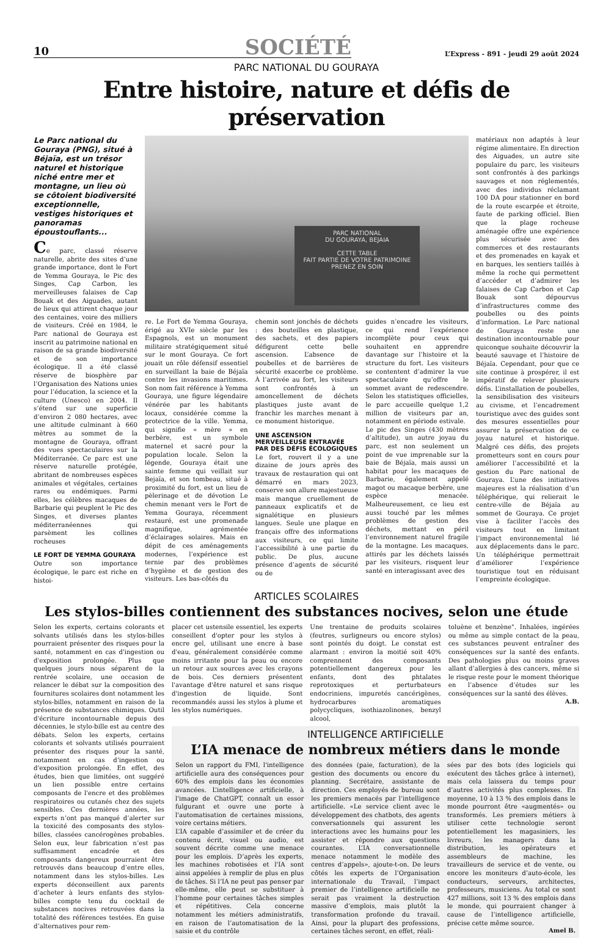10 SOCIÉTÉ
L’Express - 891 - jeudi 29 août 2024
PARC NATIONAL DU GOURAYA
Entre histoire, nature et défis de préservation
Le Parc national du Gouraya (PNG), situé à Béjaïa, est un trésor naturel et historique niché entre mer et montagne, un lieu où se côtoient biodiversité exceptionnelle, vestiges historiques et panoramas époustouflants...
Ce parc, classé réserve naturelle, abrite des sites d’une grande importance, dont le Fort de Yemma Gouraya, le Pic des Singes, Cap Carbon, les merveilleuses falaises de Cap Bouak et des Aiguades, autant de lieux qui attirent chaque jour des centaines, voire des milliers de visiteurs. Créé en 1984, le Parc national de Gouraya est inscrit au patrimoine national en raison de sa grande biodiversité et de son importance écologique. Il a été classé réserve de biosphère par l’Organisation des Nations unies pour l’éducation, la science et la culture (Unesco) en 2004. Il s’étend sur une superficie d’environ 2 080 hectares, avec une altitude culminant à 660 mètres au sommet de la montagne de Gouraya, offrant des vues spectaculaires sur la Méditerranée. Ce parc est une réserve naturelle protégée, abritant de nombreuses espèces animales et végétales, certaines rares ou endémiques. Parmi elles, les célèbres macaques de Barbarie qui peuplent le Pic des Singes, et diverses plantes méditerranéennes qui parsèment les collines rocheuses
LE FORT DE YEMMA GOURAYA
Outre son importance écologique, le parc est riche en histoi-
PARC NATIONAL
DU GOURAYA, BEJAIA
CETTE TABLE
FAIT PARTIE DE VOTRE PATRIMOINE
PRENEZ EN SOIN
re. Le Fort de Yemma Gouraya, érigé au XVIe siècle par les Espagnols, est un monument militaire stratégiquement situé sur le mont Gouraya. Ce fort jouait un rôle défensif essentiel en surveillant la baie de Béjaïa contre les invasions maritimes. Son nom fait référence à Yemma Gouraya, une figure légendaire vénérée par les habitants locaux, considérée comme la protectrice de la ville. Yemma, qui signifie « mère » en berbère, est un symbole maternel et sacré pour la population locale. Selon la légende, Gouraya était une sainte femme qui veillait sur Bejaïa, et son tombeau, situé à proximité du fort, est un lieu de pèlerinage et de dévotion Le chemin menant vers le Fort de Yemma Gouraya, récemment restauré, est une promenade magnifique, agrémentée d’éclairages solaires. Mais en dépit de ces aménagements modernes, l’expérience est ternie par des problèmes d’hygiène et de gestion des visiteurs. Les bas-côtés du
chemin sont jonchés de déchets : des bouteilles en plastique, des sachets, et des papiers défigurent cette belle ascension. L’absence de poubelles et de barrières de sécurité exacerbe ce problème. À l’arrivée au fort, les visiteurs sont confrontés à un amoncellement de déchets plastiques juste avant de franchir les marches menant à ce monument historique.
UNE ASCENSION MERVEILLEUSE ENTRAVÉE PAR DES DÉFIS ÉCOLOGIQUES
Le fort, rouvert il y a une dizaine de jours après des travaux de restauration qui ont démarré en mars 2023, conserve son allure majestueuse mais manque cruellement de panneaux explicatifs et de signalétique en plusieurs langues. Seule une plaque en français offre des informations aux visiteurs, ce qui limite l’accessibilité à une partie du public. De plus, aucune présence d’agents de sécurité ou de
guides n’encadre les visiteurs, ce qui rend l’expérience incomplète pour ceux qui souhaitent en apprendre davantage sur l’histoire et la structure du fort. Les visiteurs se contentent d’admirer la vue spectaculaire qu’offre le sommet avant de redescendre. Selon les statistiques officielles, le parc accueille quelque 1,2 million de visiteurs par an, notamment en période estivale.
Le pic des Singes (430 mètres d’altitude), un autre joyau du parc, est non seulement un point de vue imprenable sur la baie de Béjaïa, mais aussi un habitat pour les macaques de Barbarie, également appelé magot ou macaque berbère, une espèce menacée. Malheureusement, ce lieu est aussi touché par les mêmes problèmes de gestion des déchets, mettant en péril l’environnement naturel fragile de la montagne. Les macaques, attirés par les déchets laissés par les visiteurs, risquent leur santé en interagissant avec des
matériaux non adaptés à leur régime alimentaire. En direction des Aiguades, un autre site populaire du parc, les visiteurs sont confrontés à des parkings sauvages et non réglementés, avec des individus réclamant 100 DA pour stationner en bord de la route escarpée et étroite, faute de parking officiel. Bien que la plage rocheuse aménagée offre une expérience plus sécurisée avec des commerces et des restaurants et des promenades en kayak et en barques, les sentiers taillés à même la roche qui permettent d’accéder et d’admirer les falaises de Cap Carbon et Cap Bouak sont dépourvus d’infrastructures comme des poubelles ou des points d’information. Le Parc national de Gouraya reste une destination incontournable pour quiconque souhaite découvrir la beauté sauvage et l’histoire de Béjaïa. Cependant, pour que ce site continue à prospérer, il est impératif de relever plusieurs défis. L’installation de poubelles, la sensibilisation des visiteurs au civisme, et l’encadrement touristique avec des guides sont des mesures essentielles pour assurer la préservation de ce joyau naturel et historique. Malgré ces défis, des projets prometteurs sont en cours pour améliorer l’accessibilité et la gestion du Parc national de Gouraya. L’une des initiatives majeures est la réalisation d’un téléphérique, qui relierait le centre-ville de Béjaïa au sommet de Gouraya. Ce projet vise à faciliter l’accès des visiteurs tout en limitant l’impact environnemental lié aux déplacements dans le parc. Un téléphérique permettrait d’améliorer l’expérience touristique tout en réduisant l’empreinte écologique.
ARTICLES SCOLAIRES
Les stylos-billes contiennent des substances nocives, selon une étude
Selon les experts, certains colorants et solvants utilisés dans les stylos-billes pourraient présenter des risques pour la santé, notamment en cas d'ingestion ou d'exposition prolongée. Plus que quelques jours nous séparent de la rentrée scolaire, une occasion de relancer le débat sur la composition des fournitures scolaires dont notamment les stylos-billes, notamment en raison de la présence de substances chimiques. Outil d'écriture incontournable depuis des décennies, le stylo-bille est au centre des débats. Selon les experts, certains colorants et solvants utilisés pourraient présenter des risques pour la santé, notamment en cas d'ingestion ou d'exposition prolongée. En effet, des études, bien que limitées, ont suggéré un lien possible entre certains composants de l'encre et des problèmes respiratoires ou cutanés chez des sujets sensibles. Ces dernières années, les experts n’ont pas manqué d’alerter sur la toxicité des composants des stylos-billes, classées cancérogènes probables. Selon eux, leur fabrication n’est pas suffisamment encadrée et des composants dangereux pourraient être retrouvés dans beaucoup d’entre elles, notamment dans les stylos-billes. Les experts déconseillent aux parents d’acheter à leurs enfants des stylos-billes compte tenu du cocktail de substances nocives retrouvées dans la totalité des références testées. En guise d’alternatives pour rem-
placer cet ustensile essentiel, les experts conseillent d'opter pour les stylos à encre gel, utilisant une encre à base d'eau, généralement considérée comme moins irritante pour la peau ou encore un retour aux sources avec les crayons de bois. Ces derniers présentent l'avantage d'être naturel et sans risque d'ingestion de liquide. Sont recommandés aussi les stylos à plume et les stylos numériques.
Une trentaine de produits scolaires (feutres, surligneurs ou encore stylos) sont pointés du doigt. Le constat est alarmant : environ la moitié soit 40% comprennent des composants potentiellement dangereux pour les enfants, dont des phtalates reprotoxiques et perturbateurs endocriniens, impuretés cancérigènes, hydrocarbures aromatiques polycycliques, isothiazolinones, benzyl alcool,
toluène et benzène". Inhalées, ingérées ou même au simple contact de la peau, ces substances peuvent entraîner des conséquences sur la santé des enfants. Des pathologies plus ou moins graves allant d’allergies à des cancers, même si le risque reste pour le moment théorique en l’absence d’études sur les conséquences sur la santé des élèves.
A.B.
INTELLIGENCE ARTIFICIELLE
L’IA menace de nombreux métiers dans le monde
Selon un rapport du FMI, l'intelligence artificielle aura des conséquences pour 60% des emplois dans les économies avancées. L’intelligence artificielle, à l'image de ChatGPT, connaît un essor fulgurant et ouvre une porte à l'automatisation de certaines missions, voire certains métiers.
L’IA capable d’assimiler et de créer du contenu écrit, visuel ou audio, est souvent décrite comme une menace pour les emplois. D’après les experts, les machines robotisées et l'IA sont ainsi appelées à remplir de plus en plus de tâches. Si l’IA ne peut pas penser par elle-même, elle peut se substituer à l’homme pour certaines tâches simples et répétitives. Cela concerne notamment les métiers administratifs, en raison de l’automatisation de la saisie et du contrôle
des données (paie, facturation), de la gestion des documents ou encore du planning. Secrétaire, assistante de direction. Ces employés de bureau sont les premiers menacés par l’intelligence artificielle. «Le service client avec le développement des chatbots, des agents conversationnels qui assurent les interactions avec les humains pour les assister et répondre aux questions courantes. L’IA conversationnelle menace notamment le modèle des centres d’appels», ajoute-t-on. De leurs côtés les experts de l’Organisation internationale du Travail, l’impact premier de l’intelligence artificielle ne serait pas vraiment la destruction massive d’emplois, mais plutôt la transformation profonde du travail. Ainsi, pour la plupart des professions, certaines tâches seront, en effet, réali-
sées par des bots (des logiciels qui exécutent des tâches grâce à internet), mais cela laissera du temps pour d’autres activités plus complexes. En moyenne, 10 à 13 % des emplois dans le monde pourront être «augmentés» ou transformés. Les premiers métiers à utiliser cette technologie seront potentiellement les magasiniers, les livreurs, les managers dans la distribution, les opérateurs et assembleurs de machine, les travailleurs de service et de vente, ou encore les moniteurs d’auto-école, les conducteurs, serveurs, architectes, professeurs, musiciens. Au total ce sont 427 millions, soit 13 % des emplois dans le monde, qui pourraient changer à cause de l’intelligence artificielle, précise cette même source.
Amel B.